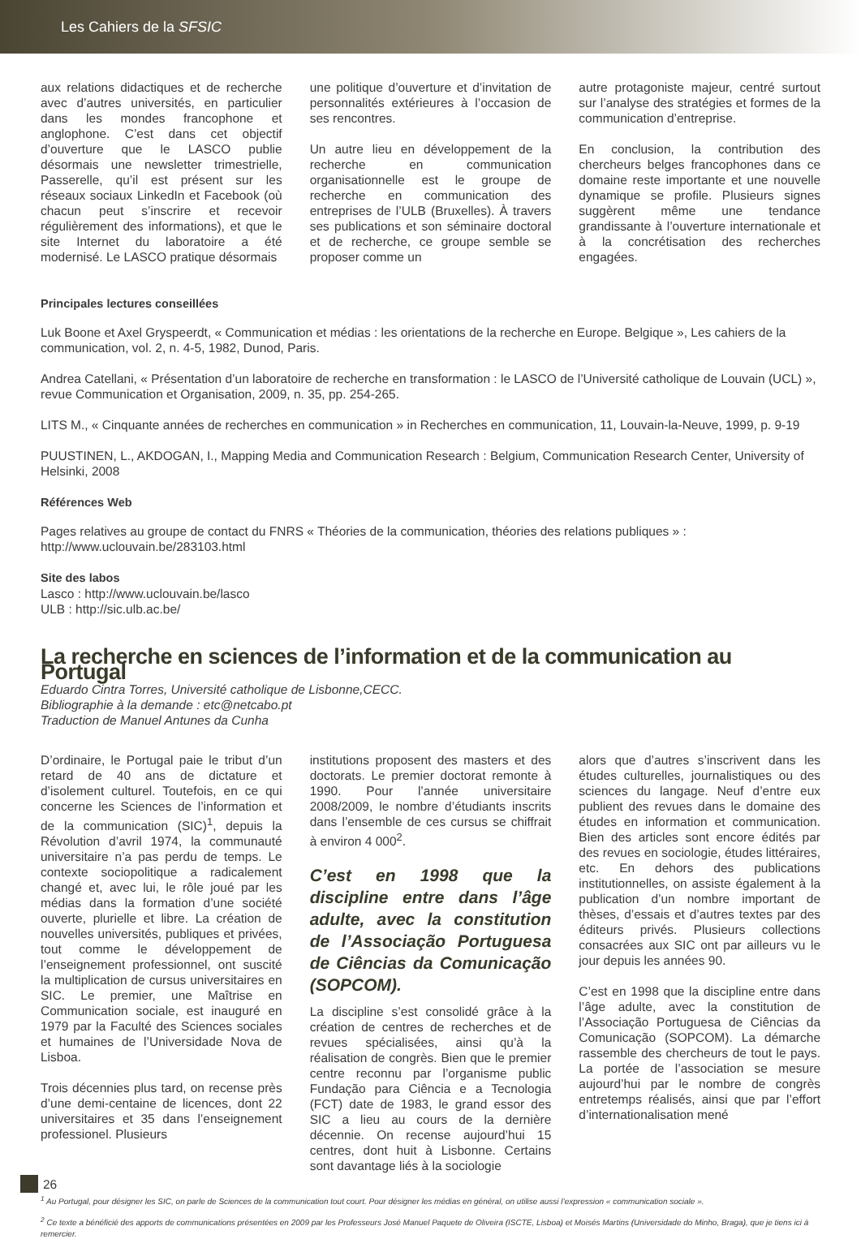Les Cahiers de la SFSIC
aux relations didactiques et de recherche avec d’autres universités, en particulier dans les mondes francophone et anglophone. C’est dans cet objectif d’ouverture que le LASCO publie désormais une newsletter trimestrielle, Passerelle, qu’il est présent sur les réseaux sociaux LinkedIn et Facebook (où chacun peut s’inscrire et recevoir régulièrement des informations), et que le site Internet du laboratoire a été modernisé. Le LASCO pratique désormais
une politique d’ouverture et d’invitation de personnalités extérieures à l’occasion de ses rencontres.
Un autre lieu en développement de la recherche en communication organisationnelle est le groupe de recherche en communication des entreprises de l’ULB (Bruxelles). À travers ses publications et son séminaire doctoral et de recherche, ce groupe semble se proposer comme un
autre protagoniste majeur, centré surtout sur l’analyse des stratégies et formes de la communication d’entreprise.
En conclusion, la contribution des chercheurs belges francophones dans ce domaine reste importante et une nouvelle dynamique se profile. Plusieurs signes suggèrent même une tendance grandissante à l’ouverture internationale et à la concrétisation des recherches engagées.
Principales lectures conseillées
Luk Boone et Axel Gryspeerdt, « Communication et médias : les orientations de la recherche en Europe. Belgique », Les cahiers de la communication, vol. 2, n. 4-5, 1982, Dunod, Paris.
Andrea Catellani, « Présentation d’un laboratoire de recherche en transformation : le LASCO de l’Université catholique de Louvain (UCL) », revue Communication et Organisation, 2009, n. 35, pp. 254-265.
LITS M., « Cinquante années de recherches en communication » in Recherches en communication, 11, Louvain-la-Neuve, 1999, p. 9-19
PUUSTINEN, L., AKDOGAN, I., Mapping Media and Communication Research : Belgium, Communication Research Center, University of Helsinki, 2008
Références Web
Pages relatives au groupe de contact du FNRS « Théories de la communication, théories des relations publiques » :
http://www.uclouvain.be/283103.html
Site des labos
Lasco : http://www.uclouvain.be/lasco
ULB : http://sic.ulb.ac.be/
La recherche en sciences de l’information et de la communication au Portugal
Eduardo Cintra Torres, Université catholique de Lisbonne,CECC.
Bibliographie à la demande : etc@netcabo.pt
Traduction de Manuel Antunes da Cunha
D’ordinaire, le Portugal paie le tribut d’un retard de 40 ans de dictature et d’isolement culturel. Toutefois, en ce qui concerne les Sciences de l’information et de la communication (SIC)<sup>1</sup>, depuis la Révolution d’avril 1974, la communauté universitaire n’a pas perdu de temps. Le contexte sociopolitique a radicalement changé et, avec lui, le rôle joué par les médias dans la formation d’une société ouverte, plurielle et libre. La création de nouvelles universités, publiques et privées, tout comme le développement de l’enseignement professionnel, ont suscité la multiplication de cursus universitaires en SIC. Le premier, une Maîtrise en Communication sociale, est inauguré en 1979 par la Faculté des Sciences sociales et humaines de l’Universidade Nova de Lisboa.
Trois décennies plus tard, on recense près d’une demi-centaine de licences, dont 22 universitaires et 35 dans l’enseignement professionel. Plusieurs
institutions proposent des masters et des doctorats. Le premier doctorat remonte à 1990. Pour l’année universitaire 2008/2009, le nombre d’étudiants inscrits dans l’ensemble de ces cursus se chiffrait à environ 4 000<sup>2</sup>.
C’est en 1998 que la discipline entre dans l’âge adulte, avec la constitution de l’Associação Portuguesa de Ciências da Comunicação (SOPCOM).
La discipline s’est consolidé grâce à la création de centres de recherches et de revues spécialisées, ainsi qu’à la réalisation de congrès. Bien que le premier centre reconnu par l’organisme public Fundação para Ciência e a Tecnologia (FCT) date de 1983, le grand essor des SIC a lieu au cours de la dernière décennie. On recense aujourd’hui 15 centres, dont huit à Lisbonne. Certains sont davantage liés à la sociologie
alors que d’autres s’inscrivent dans les études culturelles, journalistiques ou des sciences du langage. Neuf d’entre eux publient des revues dans le domaine des études en information et communication. Bien des articles sont encore édités par des revues en sociologie, études littéraires, etc. En dehors des publications institutionnelles, on assiste également à la publication d’un nombre important de thèses, d’essais et d’autres textes par des éditeurs privés. Plusieurs collections consacrées aux SIC ont par ailleurs vu le jour depuis les années 90.
C’est en 1998 que la discipline entre dans l’âge adulte, avec la constitution de l’Associação Portuguesa de Ciências da Comunicação (SOPCOM). La démarche rassemble des chercheurs de tout le pays. La portée de l’association se mesure aujourd’hui par le nombre de congrès entretemps réalisés, ainsi que par l’effort d’internationalisation mené
<sup>1</sup> Au Portugal, pour désigner les SIC, on parle de Sciences de la communication tout court. Pour désigner les médias en général, on utilise aussi l’expression « communication sociale ».
<sup>2</sup> Ce texte a bénéficié des apports de communications présentées en 2009 par les Professeurs José Manuel Paquete de Oliveira (ISCTE, Lisboa) et Moisés Martins (Universidade do Minho, Braga), que je tiens ici à remercier.
26